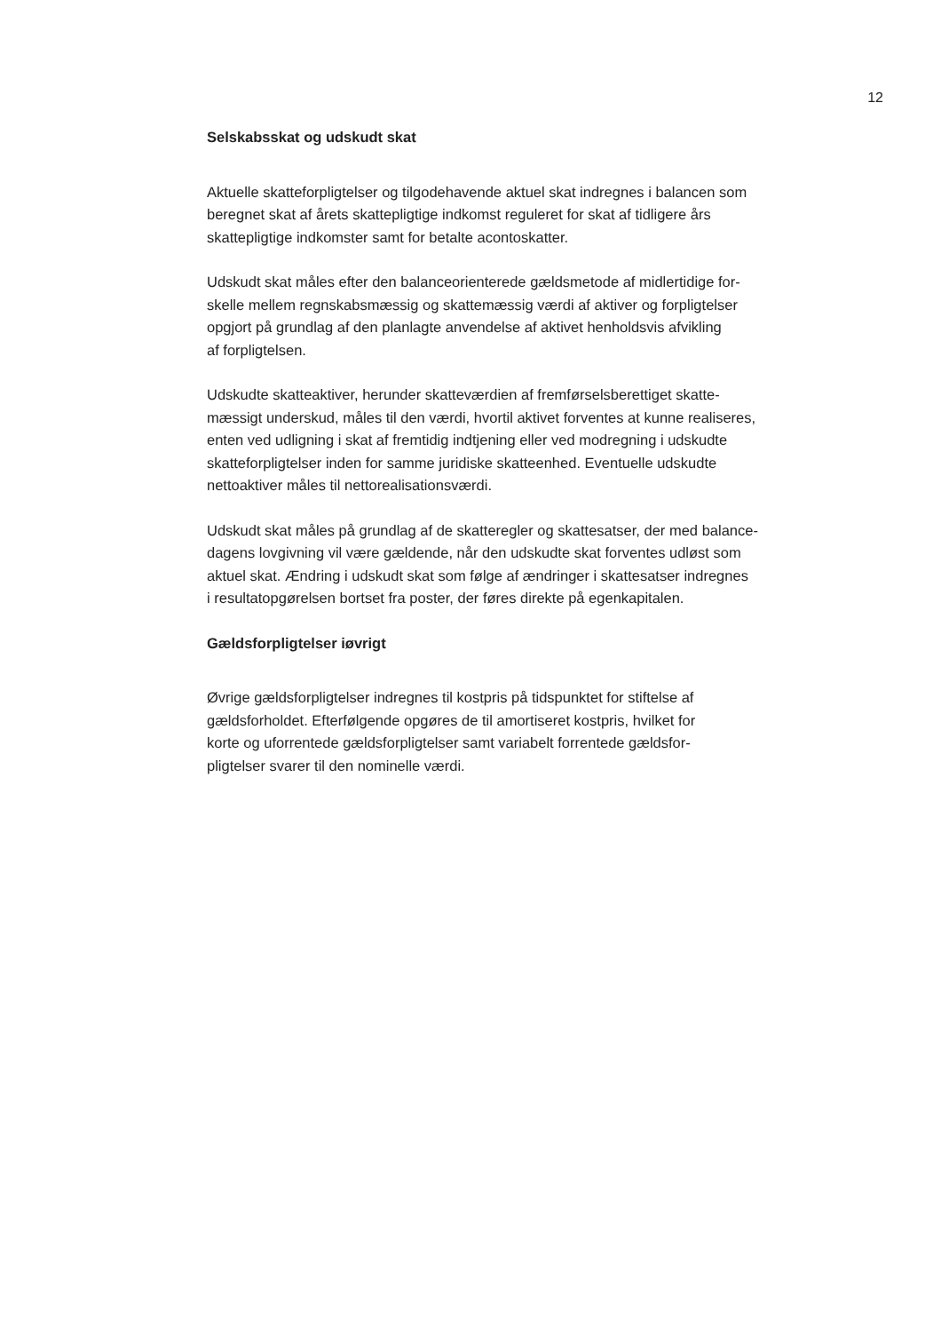12
Selskabsskat og udskudt skat
Aktuelle skatteforpligtelser og tilgodehavende aktuel skat indregnes i balancen som
beregnet skat af årets skattepligtige indkomst reguleret for skat af tidligere års
skattepligtige indkomster samt for betalte acontoskatter.
Udskudt skat måles efter den balanceorienterede gældsmetode af midlertidige for-
skelle mellem regnskabsmæssig og skattemæssig værdi af aktiver og forpligtelser
opgjort på grundlag af den planlagte anvendelse af aktivet henholdsvis afvikling
af forpligtelsen.
Udskudte skatteaktiver, herunder skatteværdien af fremførselsberettiget skatte-
mæssigt underskud, måles til den værdi, hvortil aktivet forventes at kunne realiseres,
enten ved udligning i skat af fremtidig indtjening eller ved modregning i udskudte
skatteforpligtelser inden for samme juridiske skatteenhed. Eventuelle udskudte
nettoaktiver måles til nettorealisationsværdi.
Udskudt skat måles på grundlag af de skatteregler og skattesatser, der med balance-
dagens lovgivning vil være gældende, når den udskudte skat forventes udløst som
aktuel skat. Ændring i udskudt skat som følge af ændringer i skattesatser indregnes
i resultatopgørelsen bortset fra poster, der føres direkte på egenkapitalen.
Gældsforpligtelser iøvrigt
Øvrige gældsforpligtelser indregnes til kostpris på tidspunktet for stiftelse af
gældsforholdet. Efterfølgende opgøres de til amortiseret kostpris, hvilket for
korte og uforrentede gældsforpligtelser samt variabelt forrentede gældsfor-
pligtelser svarer til den nominelle værdi.